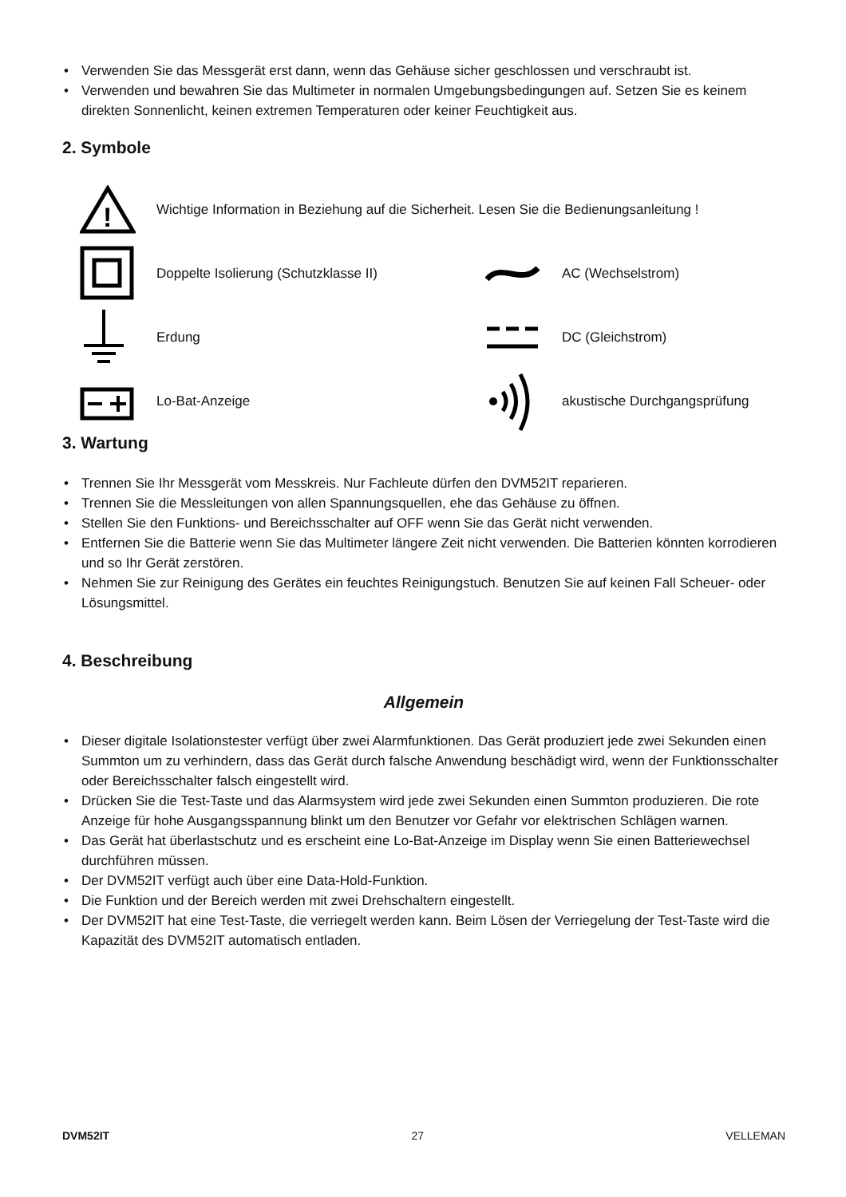Verwenden Sie das Messgerät erst dann, wenn das Gehäuse sicher geschlossen und verschraubt ist.
Verwenden und bewahren Sie das Multimeter in normalen Umgebungsbedingungen auf. Setzen Sie es keinem direkten Sonnenlicht, keinen extremen Temperaturen oder keiner Feuchtigkeit aus.
2. Symbole
!
Wichtige Information in Beziehung auf die Sicherheit. Lesen Sie die Bedienungsanleitung !
Doppelte Isolierung (Schutzklasse II) AC (Wechselstrom)
Erdung DC (Gleichstrom)
Lo-Bat-Anzeige akustische Durchgangsprüfung
3. Wartung
Trennen Sie Ihr Messgerät vom Messkreis. Nur Fachleute dürfen den DVM52IT reparieren.
Trennen Sie die Messleitungen von allen Spannungsquellen, ehe das Gehäuse zu öffnen.
Stellen Sie den Funktions- und Bereichsschalter auf OFF wenn Sie das Gerät nicht verwenden.
Entfernen Sie die Batterie wenn Sie das Multimeter längere Zeit nicht verwenden. Die Batterien könnten korrodieren und so Ihr Gerät zerstören.
Nehmen Sie zur Reinigung des Gerätes ein feuchtes Reinigungstuch. Benutzen Sie auf keinen Fall Scheuer- oder Lösungsmittel.
4. Beschreibung
Allgemein
Dieser digitale Isolationstester verfügt über zwei Alarmfunktionen. Das Gerät produziert jede zwei Sekunden einen Summton um zu verhindern, dass das Gerät durch falsche Anwendung beschädigt wird, wenn der Funktionsschalter oder Bereichsschalter falsch eingestellt wird.
Drücken Sie die Test-Taste und das Alarmsystem wird jede zwei Sekunden einen Summton produzieren. Die rote Anzeige für hohe Ausgangsspannung blinkt um den Benutzer vor Gefahr vor elektrischen Schlägen warnen.
Das Gerät hat überlastschutz und es erscheint eine Lo-Bat-Anzeige im Display wenn Sie einen Batteriewechsel durchführen müssen.
Der DVM52IT verfügt auch über eine Data-Hold-Funktion.
Die Funktion und der Bereich werden mit zwei Drehschaltern eingestellt.
Der DVM52IT hat eine Test-Taste, die verriegelt werden kann. Beim Lösen der Verriegelung der Test-Taste wird die Kapazität des DVM52IT automatisch entladen.
DVM52IT 27 VELLEMAN